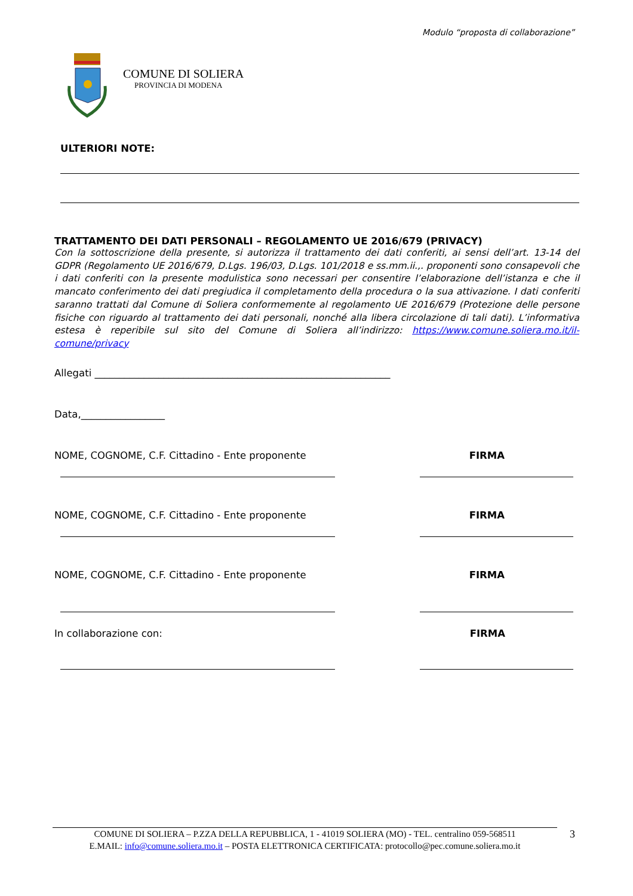Modulo “proposta di collaborazione”
COMUNE DI SOLIERA
PROVINCIA DI MODENA
ULTERIORI NOTE:
TRATTAMENTO DEI DATI PERSONALI – REGOLAMENTO UE 2016/679 (PRIVACY)
Con la sottoscrizione della presente, si autorizza il trattamento dei dati conferiti, ai sensi dell’art. 13-14 del GDPR (Regolamento UE 2016/679, D.Lgs. 196/03, D.Lgs. 101/2018 e ss.mm.ii.,. proponenti sono consapevoli che i dati conferiti con la presente modulistica sono necessari per consentire l’elaborazione dell’istanza e che il mancato conferimento dei dati pregiudica il completamento della procedura o la sua attivazione. I dati conferiti saranno trattati dal Comune di Soliera conformemente al regolamento UE 2016/679 (Protezione delle persone fisiche con riguardo al trattamento dei dati personali, nonché alla libera circolazione di tali dati). L’informativa estesa è reperibile sul sito del Comune di Soliera all’indirizzo: https://www.comune.soliera.mo.it/il-comune/privacy
Allegati ____________________________________________________________
Data,_________________
NOME, COGNOME, C.F. Cittadino - Ente proponente FIRMA
NOME, COGNOME, C.F. Cittadino - Ente proponente FIRMA
NOME, COGNOME, C.F. Cittadino - Ente proponente FIRMA
In collaborazione con: FIRMA
COMUNE DI SOLIERA – P.ZZA DELLA REPUBBLICA, 1 - 41019 SOLIERA (MO) - TEL. centralino 059-568511 3
E.MAIL: info@comune.soliera.mo.it – POSTA ELETTRONICA CERTIFICATA: protocollo@pec.comune.soliera.mo.it